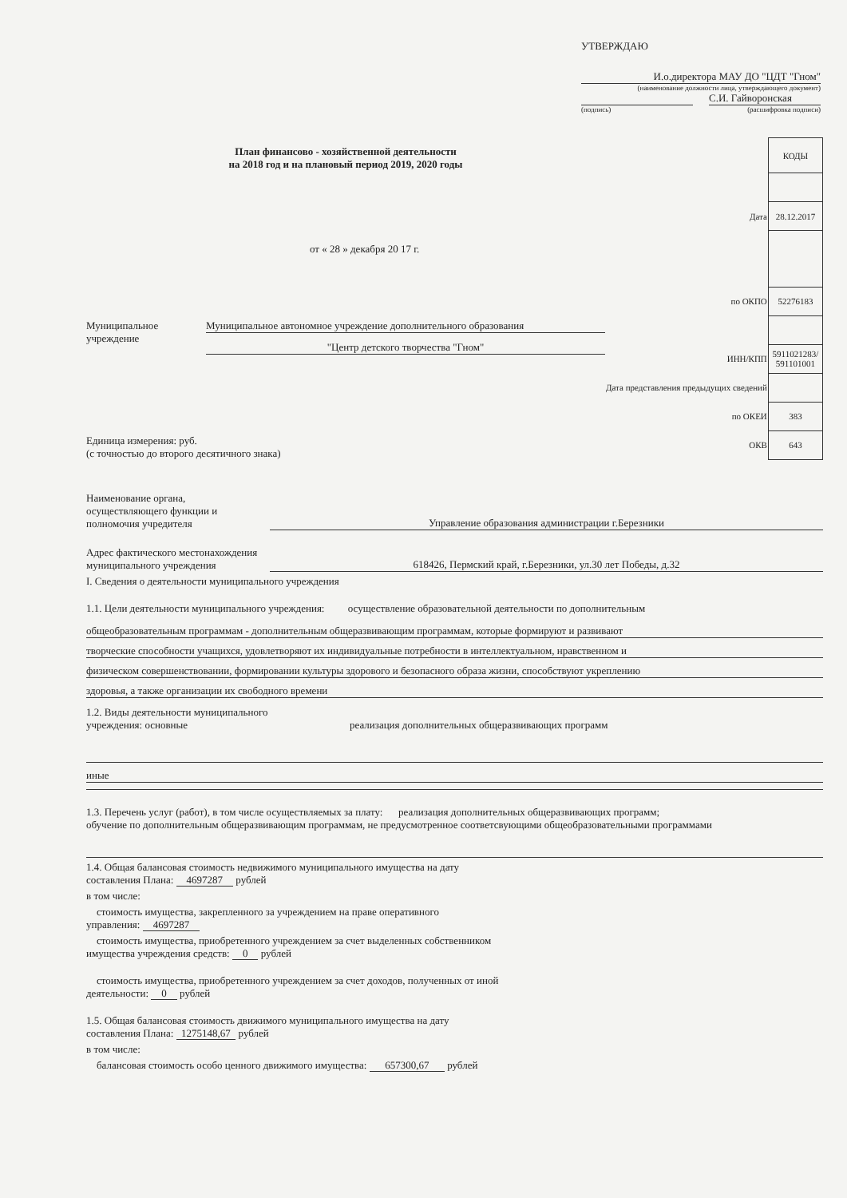УТВЕРЖДАЮ
И.о.директора МАУ ДО "ЦДТ "Гном"
(наименование должности лица, утверждающего документ)
С.И. Гайворонская
(подпись) (расшифровка подписи)
План финансово - хозяйственной деятельности
на 2018 год и на плановый период 2019, 2020 годы
от « 28 » декабря 20 17 г.
Муниципальное
учреждение
Муниципальное автономное учреждение дополнительного образования
"Центр детского творчества "Гном"
Единица измерения: руб.
(с точностью до второго десятичного знака)
| | КОДЫ |
| Дата | 28.12.2017 |
| по ОКПО | 52276183 |
| ИНН/КПП | 5911021283/ 591101001 |
| Дата представления предыдущих сведений | |
| по ОКЕИ | 383 |
| ОКВ | 643 |
Наименование органа,
осуществляющего функции и
полномочия учредителя
Управление образования администрации г.Березники
Адрес фактического местонахождения
муниципального учреждения
618426, Пермский край, г.Березники, ул.30 лет Победы, д.32
I. Сведения о деятельности муниципального учреждения
1.1. Цели деятельности муниципального учреждения: осуществление образовательной деятельности по дополнительным
общеобразовательным программам - дополнительным общеразвивающим программам, которые формируют и развивают
творческие способности учащихся, удовлетворяют их индивидуальные потребности в интеллектуальном, нравственном и
физическом совершенствовании, формировании культуры здорового и безопасного образа жизни, способствуют укреплению
здоровья, а также организации их свободного времени
1.2. Виды деятельности муниципального
учреждения: основные
реализация дополнительных общеразвивающих программ
иные
1.3. Перечень услуг (работ), в том числе осуществляемых за плату: реализация дополнительных общеразвивающих программ;
обучение по дополнительным общеразвивающим программам, не предусмотренное соответсвующими общеобразовательными программами
1.4. Общая балансовая стоимость недвижимого муниципального имущества на дату
составления Плана: 4697287 рублей
в том числе:
стоимость имущества, закрепленного за учреждением на праве оперативного
управления: 4697287
стоимость имущества, приобретенного учреждением за счет выделенных собственником
имущества учреждения средств: 0 рублей
стоимость имущества, приобретенного учреждением за счет доходов, полученных от иной
деятельности: 0 рублей
1.5. Общая балансовая стоимость движимого муниципального имущества на дату
составления Плана: 1275148,67 рублей
в том числе:
балансовая стоимость особо ценного движимого имущества: 657300,67 рублей